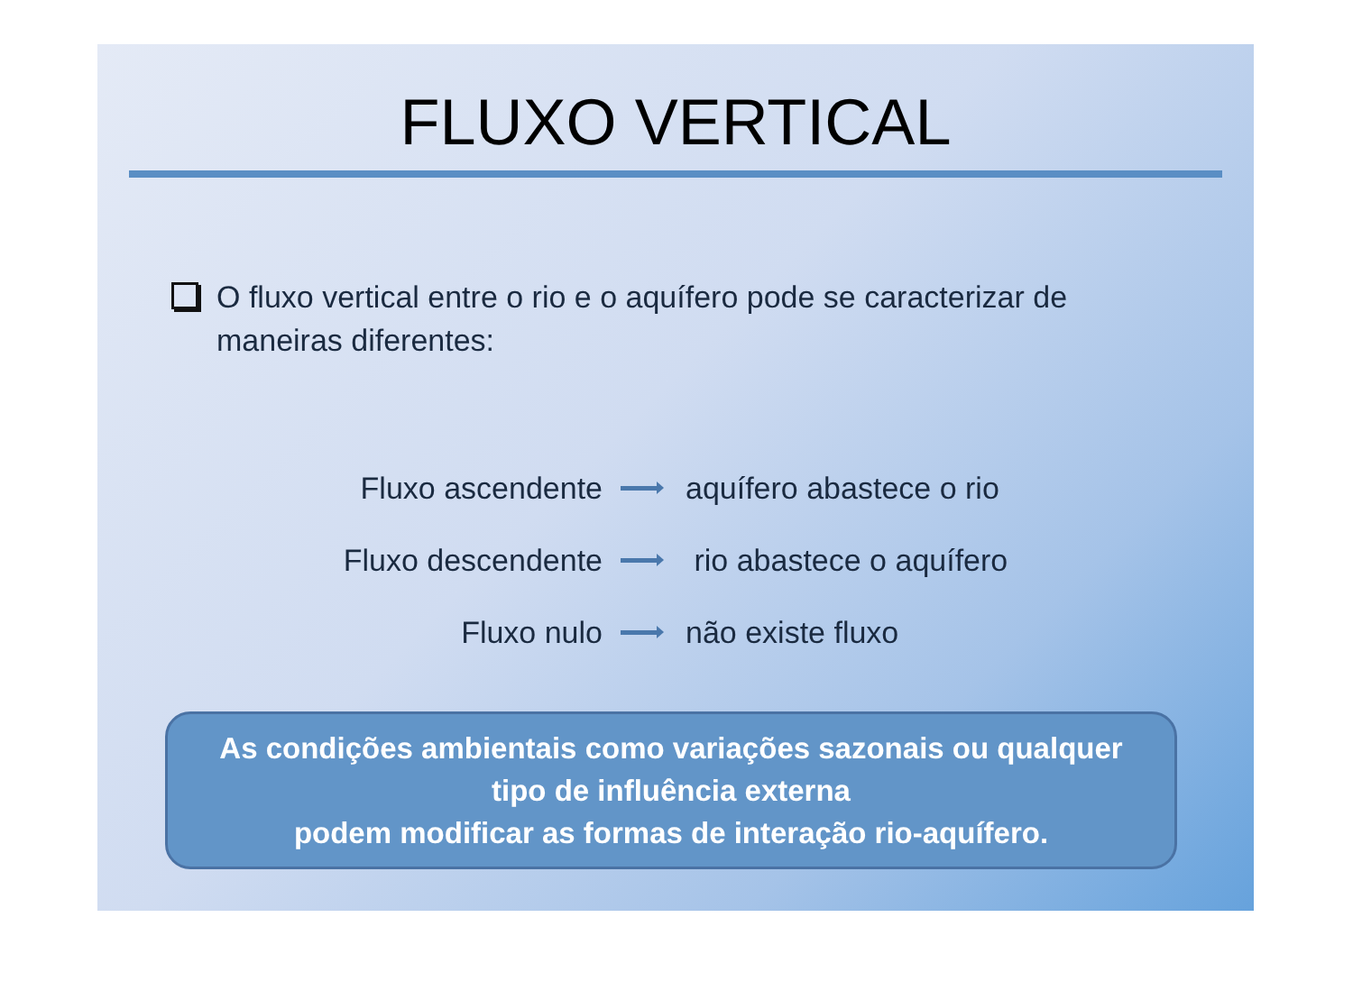FLUXO VERTICAL
O fluxo vertical entre o rio e o aquífero pode se caracterizar de maneiras diferentes:
Fluxo ascendente aquífero abastece o rio
Fluxo descendente rio abastece o aquífero
Fluxo nulo não existe fluxo
As condições ambientais como variações sazonais ou qualquer
tipo de influência externa
podem modificar as formas de interação rio-aquífero.